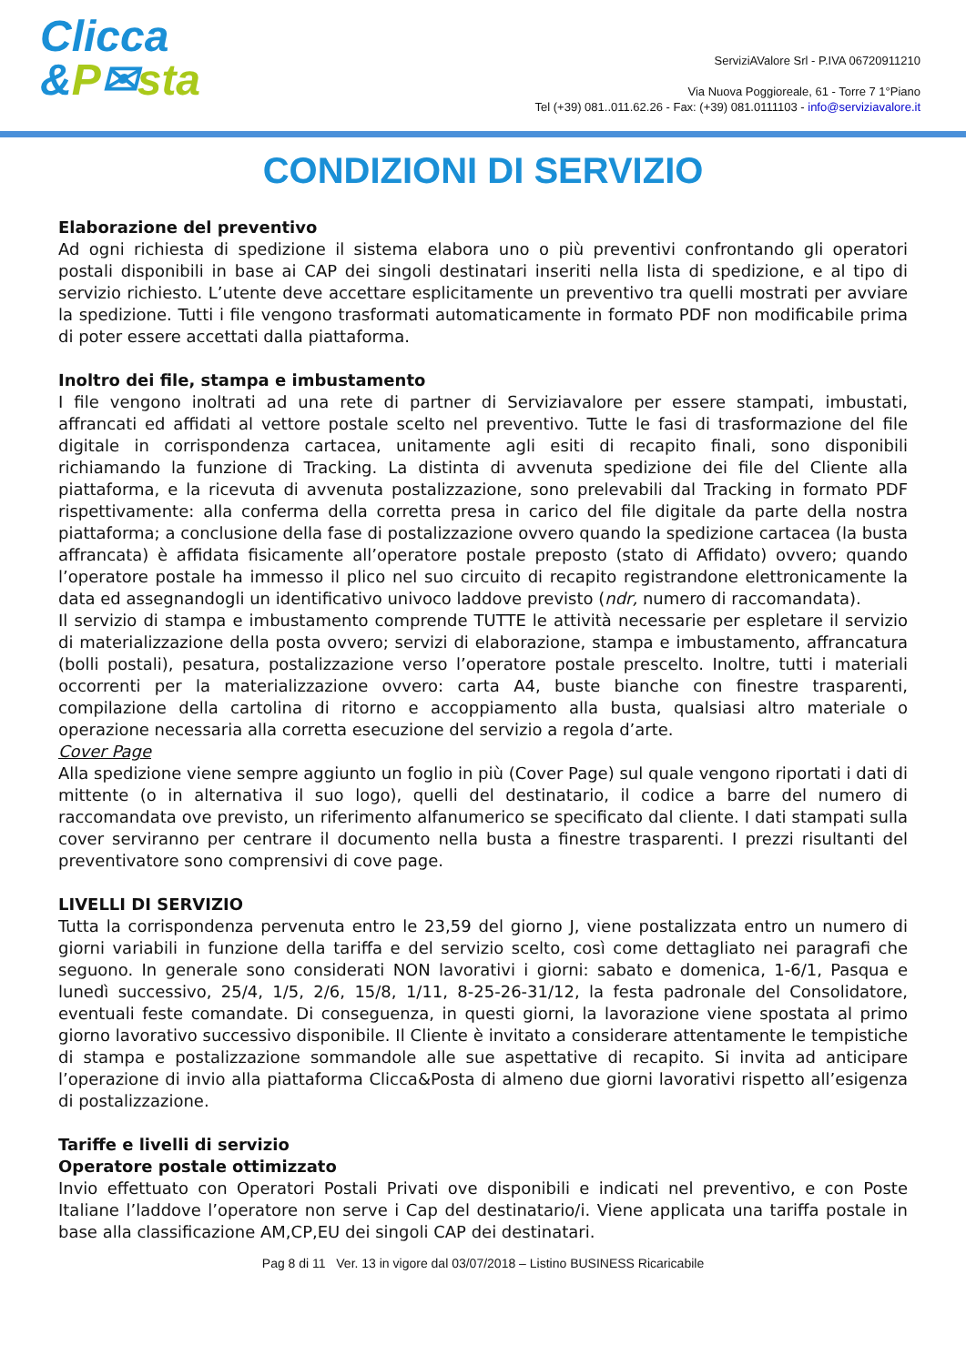Clicca
&P✉sta
ServiziAValore Srl - P.IVA 06720911210
Via Nuova Poggioreale, 61 - Torre 7 1°Piano
Tel (+39) 081..011.62.26 - Fax: (+39) 081.0111103 - info@serviziavalore.it
CONDIZIONI DI SERVIZIO
Elaborazione del preventivo
Ad ogni richiesta di spedizione il sistema elabora uno o più preventivi confrontando gli operatori postali disponibili in base ai CAP dei singoli destinatari inseriti nella lista di spedizione, e al tipo di servizio richiesto. L’utente deve accettare esplicitamente un preventivo tra quelli mostrati per avviare la spedizione. Tutti i file vengono trasformati automaticamente in formato PDF non modificabile prima di poter essere accettati dalla piattaforma.
Inoltro dei file, stampa e imbustamento
I file vengono inoltrati ad una rete di partner di Serviziavalore per essere stampati, imbustati, affrancati ed affidati al vettore postale scelto nel preventivo. Tutte le fasi di trasformazione del file digitale in corrispondenza cartacea, unitamente agli esiti di recapito finali, sono disponibili richiamando la funzione di Tracking. La distinta di avvenuta spedizione dei file del Cliente alla piattaforma, e la ricevuta di avvenuta postalizzazione, sono prelevabili dal Tracking in formato PDF rispettivamente: alla conferma della corretta presa in carico del file digitale da parte della nostra piattaforma; a conclusione della fase di postalizzazione ovvero quando la spedizione cartacea (la busta affrancata) è affidata fisicamente all’operatore postale preposto (stato di Affidato) ovvero; quando l’operatore postale ha immesso il plico nel suo circuito di recapito registrandone elettronicamente la data ed assegnandogli un identificativo univoco laddove previsto (ndr, numero di raccomandata).
Il servizio di stampa e imbustamento comprende TUTTE le attività necessarie per espletare il servizio di materializzazione della posta ovvero; servizi di elaborazione, stampa e imbustamento, affrancatura (bolli postali), pesatura, postalizzazione verso l’operatore postale prescelto. Inoltre, tutti i materiali occorrenti per la materializzazione ovvero: carta A4, buste bianche con finestre trasparenti, compilazione della cartolina di ritorno e accoppiamento alla busta, qualsiasi altro materiale o operazione necessaria alla corretta esecuzione del servizio a regola d’arte.
Cover Page
Alla spedizione viene sempre aggiunto un foglio in più (Cover Page) sul quale vengono riportati i dati di mittente (o in alternativa il suo logo), quelli del destinatario, il codice a barre del numero di raccomandata ove previsto, un riferimento alfanumerico se specificato dal cliente. I dati stampati sulla cover serviranno per centrare il documento nella busta a finestre trasparenti. I prezzi risultanti del preventivatore sono comprensivi di cove page.
LIVELLI DI SERVIZIO
Tutta la corrispondenza pervenuta entro le 23,59 del giorno J, viene postalizzata entro un numero di giorni variabili in funzione della tariffa e del servizio scelto, così come dettagliato nei paragrafi che seguono. In generale sono considerati NON lavorativi i giorni: sabato e domenica, 1-6/1, Pasqua e lunedì successivo, 25/4, 1/5, 2/6, 15/8, 1/11, 8-25-26-31/12, la festa padronale del Consolidatore, eventuali feste comandate. Di conseguenza, in questi giorni, la lavorazione viene spostata al primo giorno lavorativo successivo disponibile. Il Cliente è invitato a considerare attentamente le tempistiche di stampa e postalizzazione sommandole alle sue aspettative di recapito. Si invita ad anticipare l’operazione di invio alla piattaforma Clicca&Posta di almeno due giorni lavorativi rispetto all’esigenza di postalizzazione.
Tariffe e livelli di servizio
Operatore postale ottimizzato
Invio effettuato con Operatori Postali Privati ove disponibili e indicati nel preventivo, e con Poste Italiane l’laddove l’operatore non serve i Cap del destinatario/i. Viene applicata una tariffa postale in base alla classificazione AM,CP,EU dei singoli CAP dei destinatari.
Pag 8 di 11 Ver. 13 in vigore dal 03/07/2018 – Listino BUSINESS Ricaricabile